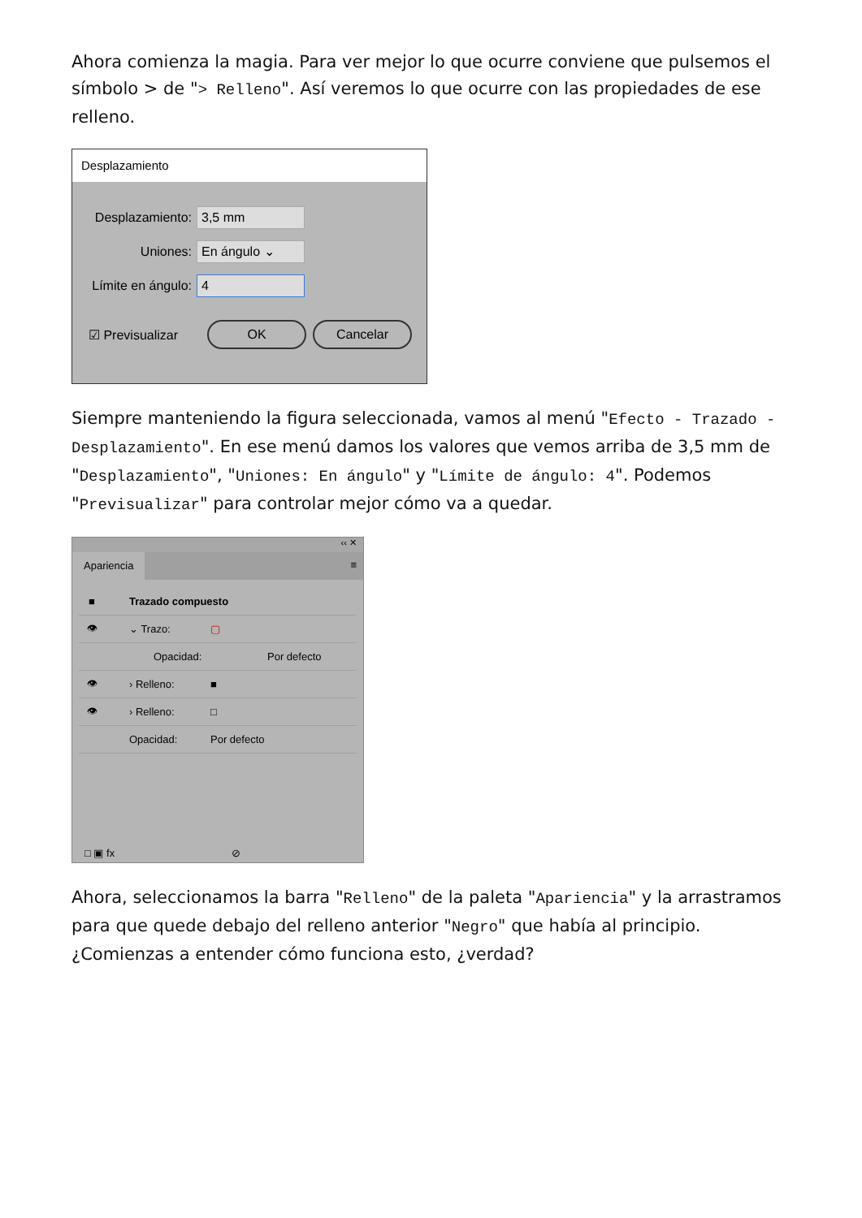Ahora comienza la magia. Para ver mejor lo que ocurre conviene que pulsemos el símbolo > de "> Relleno". Así veremos lo que ocurre con las propiedades de ese relleno.
Desplazamiento
Desplazamiento: 3,5 mm
Uniones: En ángulo ⌄
Límite en ángulo: 4
☑ Previsualizar OK Cancelar
Siempre manteniendo la figura seleccionada, vamos al menú "Efecto - Trazado - Desplazamiento". En ese menú damos los valores que vemos arriba de 3,5 mm de "Desplazamiento", "Uniones: En ángulo" y "Límite de ángulo: 4". Podemos "Previsualizar" para controlar mejor cómo va a quedar.
‹‹ ✕
Apariencia ≡
■ Trazado compuesto
👁 ⌄ Trazo: ▢
Opacidad: Por defecto
👁 › Relleno: ■
👁 › Relleno: □
Opacidad: Por defecto
□ ▣ fx ⊘
Ahora, seleccionamos la barra "Relleno" de la paleta "Apariencia" y la arrastramos para que quede debajo del relleno anterior "Negro" que había al principio. ¿Comienzas a entender cómo funciona esto, ¿verdad?